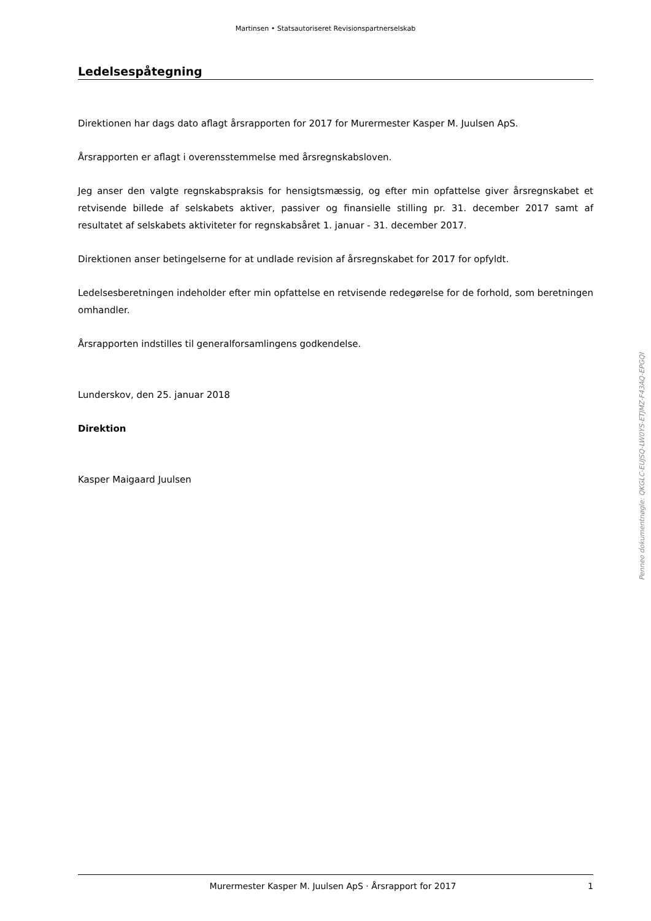Martinsen • Statsautoriseret Revisionspartnerselskab
Ledelsespåtegning
Direktionen har dags dato aflagt årsrapporten for 2017 for Murermester Kasper M. Juulsen ApS.
Årsrapporten er aflagt i overensstemmelse med årsregnskabsloven.
Jeg anser den valgte regnskabspraksis for hensigtsmæssig, og efter min opfattelse giver årsregnska­bet et retvisende billede af selskabets aktiver, passiver og finansielle stilling pr. 31. december 2017 samt af resultatet af selskabets aktiviteter for regnskabsåret 1. januar - 31. december 2017.
Direktionen anser betingelserne for at undlade revision af årsregnskabet for 2017 for opfyldt.
Ledelsesberetningen indeholder efter min opfattelse en retvisende redegørelse for de forhold, som be­retningen omhandler.
Årsrapporten indstilles til generalforsamlingens godkendelse.
Lunderskov, den 25. januar 2018
Direktion
Kasper Maigaard Juulsen
Penneo dokumentnøgle: QKGLC-EUJSQ-LW0YS-ETJMZ-F43AQ-EPGQI
Murermester Kasper M. Juulsen ApS · Årsrapport for 2017 1